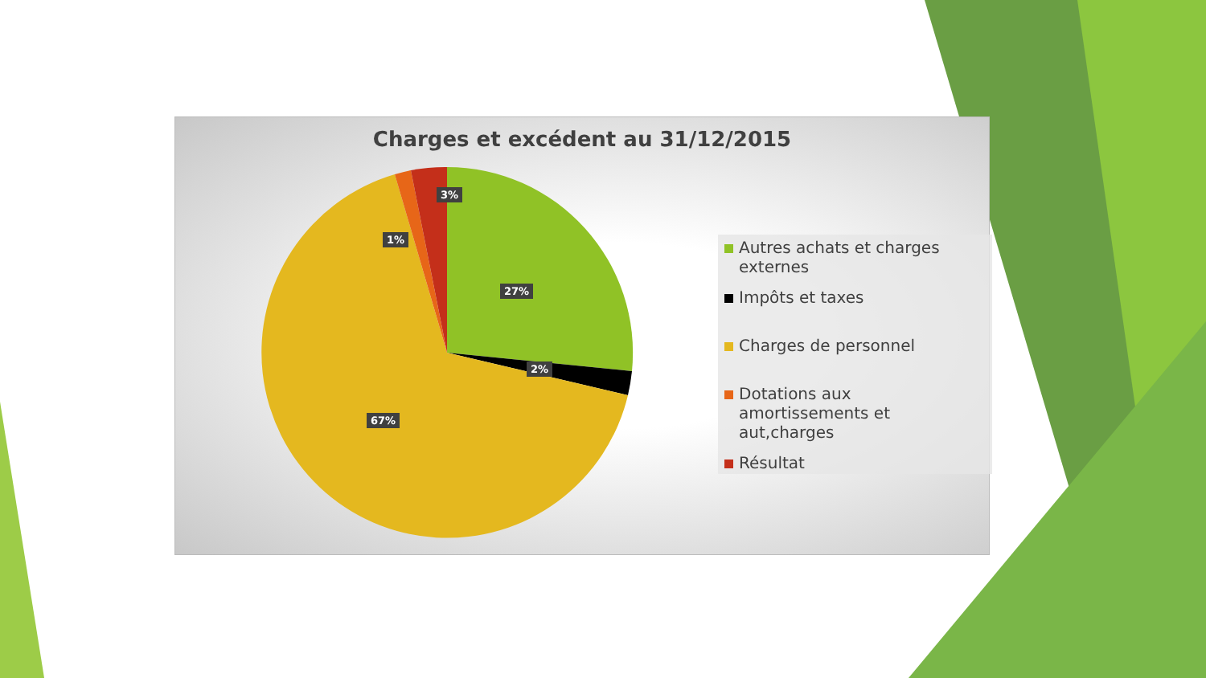Charges et excédent au 31/12/2015
3%
1%
27%
2%
67%
Autres achats et charges externes
Impôts et taxes
Charges de personnel
Dotations aux amortissements et aut,charges
Résultat